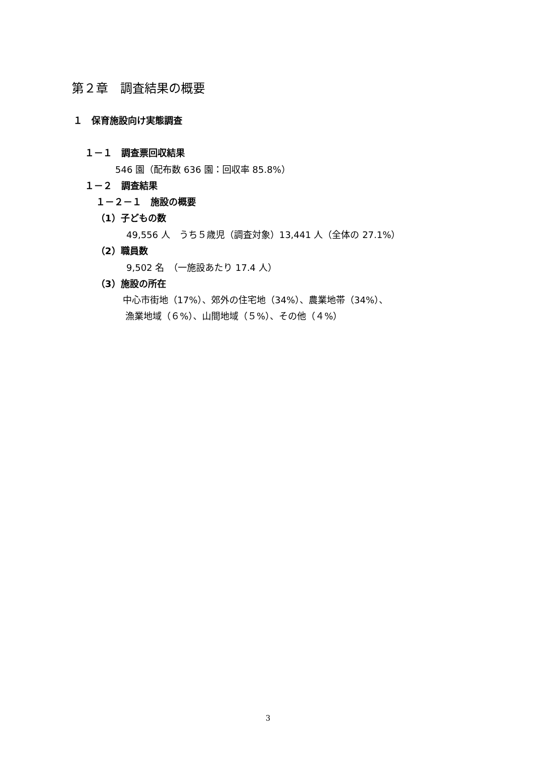第２章　調査結果の概要
１　保育施設向け実態調査
１－１　調査票回収結果
546 園（配布数 636 園：回収率 85.8%）
１－２　調査結果
１－２－１　施設の概要
（1）子どもの数
49,556 人　うち５歳児（調査対象）13,441 人（全体の 27.1%）
（2）職員数
9,502 名　（一施設あたり 17.4 人）
（3）施設の所在
中心市街地（17%）、郊外の住宅地（34%）、農業地帯（34%）、
漁業地域（６%）、山間地域（５%）、その他（４%）
3